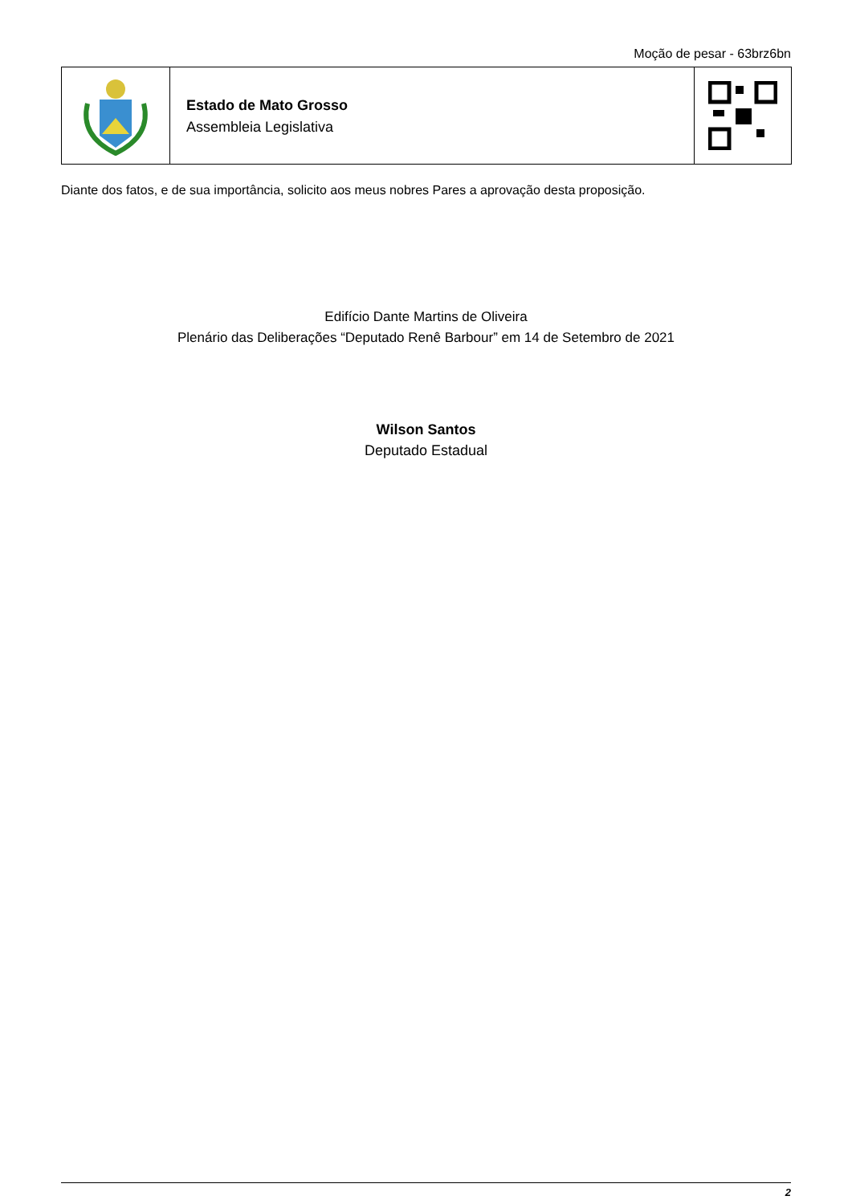Moção de pesar - 63brz6bn
Estado de Mato Grosso
Assembleia Legislativa
Diante dos fatos, e de sua importância, solicito aos meus nobres Pares a aprovação desta proposição.
Edifício Dante Martins de Oliveira
Plenário das Deliberações “Deputado Renê Barbour” em 14 de Setembro de 2021
Wilson Santos
Deputado Estadual
2